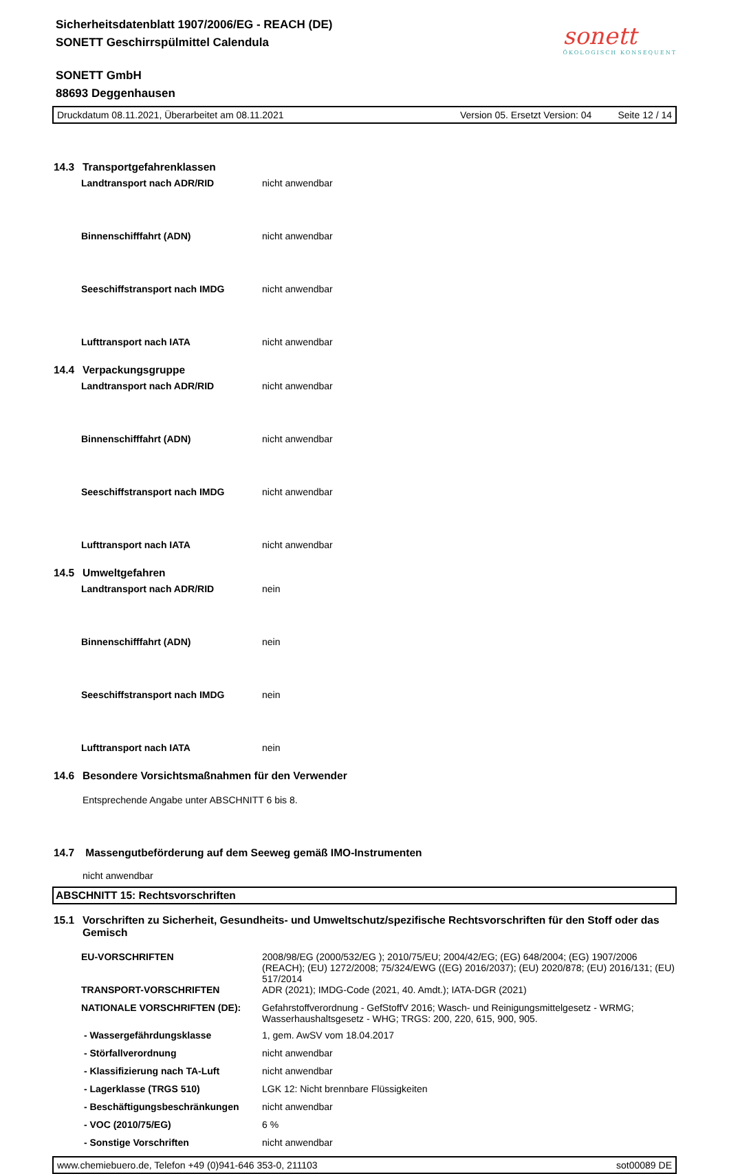Sicherheitsdatenblatt 1907/2006/EG - REACH (DE)
SONETT Geschirrspülmittel Calendula
SONETT GmbH
88693 Deggenhausen
sonett
ÖKOLOGISCH KONSEQUENT
Druckdatum 08.11.2021, Überarbeitet am 08.11.2021 Version 05. Ersetzt Version: 04 Seite 12 / 14
14.3 Transportgefahrenklassen
Landtransport nach ADR/RID nicht anwendbar
Binnenschifffahrt (ADN) nicht anwendbar
Seeschiffstransport nach IMDG nicht anwendbar
Lufttransport nach IATA nicht anwendbar
14.4 Verpackungsgruppe
Landtransport nach ADR/RID nicht anwendbar
Binnenschifffahrt (ADN) nicht anwendbar
Seeschiffstransport nach IMDG nicht anwendbar
Lufttransport nach IATA nicht anwendbar
14.5 Umweltgefahren
Landtransport nach ADR/RID nein
Binnenschifffahrt (ADN) nein
Seeschiffstransport nach IMDG nein
Lufttransport nach IATA nein
14.6 Besondere Vorsichtsmaßnahmen für den Verwender
Entsprechende Angabe unter ABSCHNITT 6 bis 8.
14.7 Massengutbeförderung auf dem Seeweg gemäß IMO-Instrumenten
nicht anwendbar
ABSCHNITT 15: Rechtsvorschriften
15.1 Vorschriften zu Sicherheit, Gesundheits- und Umweltschutz/spezifische Rechtsvorschriften für den Stoff oder das Gemisch
EU-VORSCHRIFTEN 2008/98/EG (2000/532/EG ); 2010/75/EU; 2004/42/EG; (EG) 648/2004; (EG) 1907/2006 (REACH); (EU) 1272/2008; 75/324/EWG ((EG) 2016/2037); (EU) 2020/878; (EU) 2016/131; (EU) 517/2014
TRANSPORT-VORSCHRIFTEN ADR (2021); IMDG-Code (2021, 40. Amdt.); IATA-DGR (2021)
NATIONALE VORSCHRIFTEN (DE): Gefahrstoffverordnung - GefStoffV 2016; Wasch- und Reinigungsmittelgesetz - WRMG; Wasserhaushaltsgesetz - WHG; TRGS: 200, 220, 615, 900, 905.
- Wassergefährdungsklasse 1, gem. AwSV vom 18.04.2017
- Störfallverordnung nicht anwendbar
- Klassifizierung nach TA-Luft nicht anwendbar
- Lagerklasse (TRGS 510) LGK 12: Nicht brennbare Flüssigkeiten
- Beschäftigungsbeschränkungen nicht anwendbar
- VOC (2010/75/EG) 6 %
- Sonstige Vorschriften nicht anwendbar
www.chemiebuero.de, Telefon +49 (0)941-646 353-0, 211103 sot00089 DE